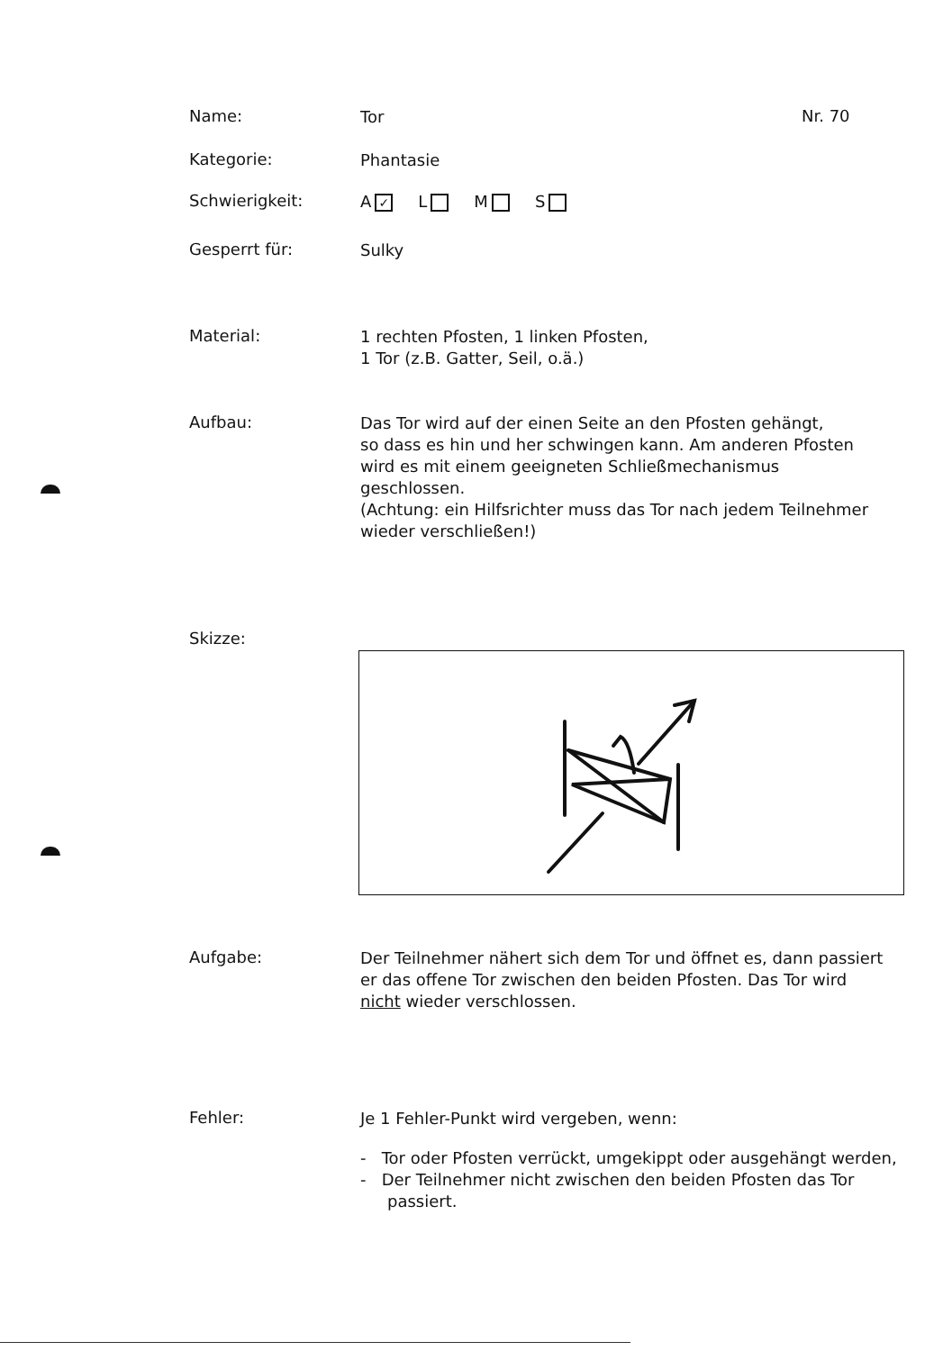Name:
Tor
Nr. 70
Kategorie:
Phantasie
Schwierigkeit:
A ✓ L M S
Gesperrt für:
Sulky
Material:
1 rechten Pfosten, 1 linken Pfosten,
1 Tor (z.B. Gatter, Seil, o.ä.)
Aufbau:
Das Tor wird auf der einen Seite an den Pfosten gehängt,
so dass es hin und her schwingen kann. Am anderen Pfosten
wird es mit einem geeigneten Schließmechanismus geschlossen.
(Achtung: ein Hilfsrichter muss das Tor nach jedem Teilnehmer
wieder verschließen!)
Skizze:
Aufgabe:
Der Teilnehmer nähert sich dem Tor und öffnet es, dann passiert
er das offene Tor zwischen den beiden Pfosten. Das Tor wird
nicht wieder verschlossen.
Fehler:
Je 1 Fehler-Punkt wird vergeben, wenn:
- Tor oder Pfosten verrückt, umgekippt oder ausgehängt werden,
- Der Teilnehmer nicht zwischen den beiden Pfosten das Tor passiert.